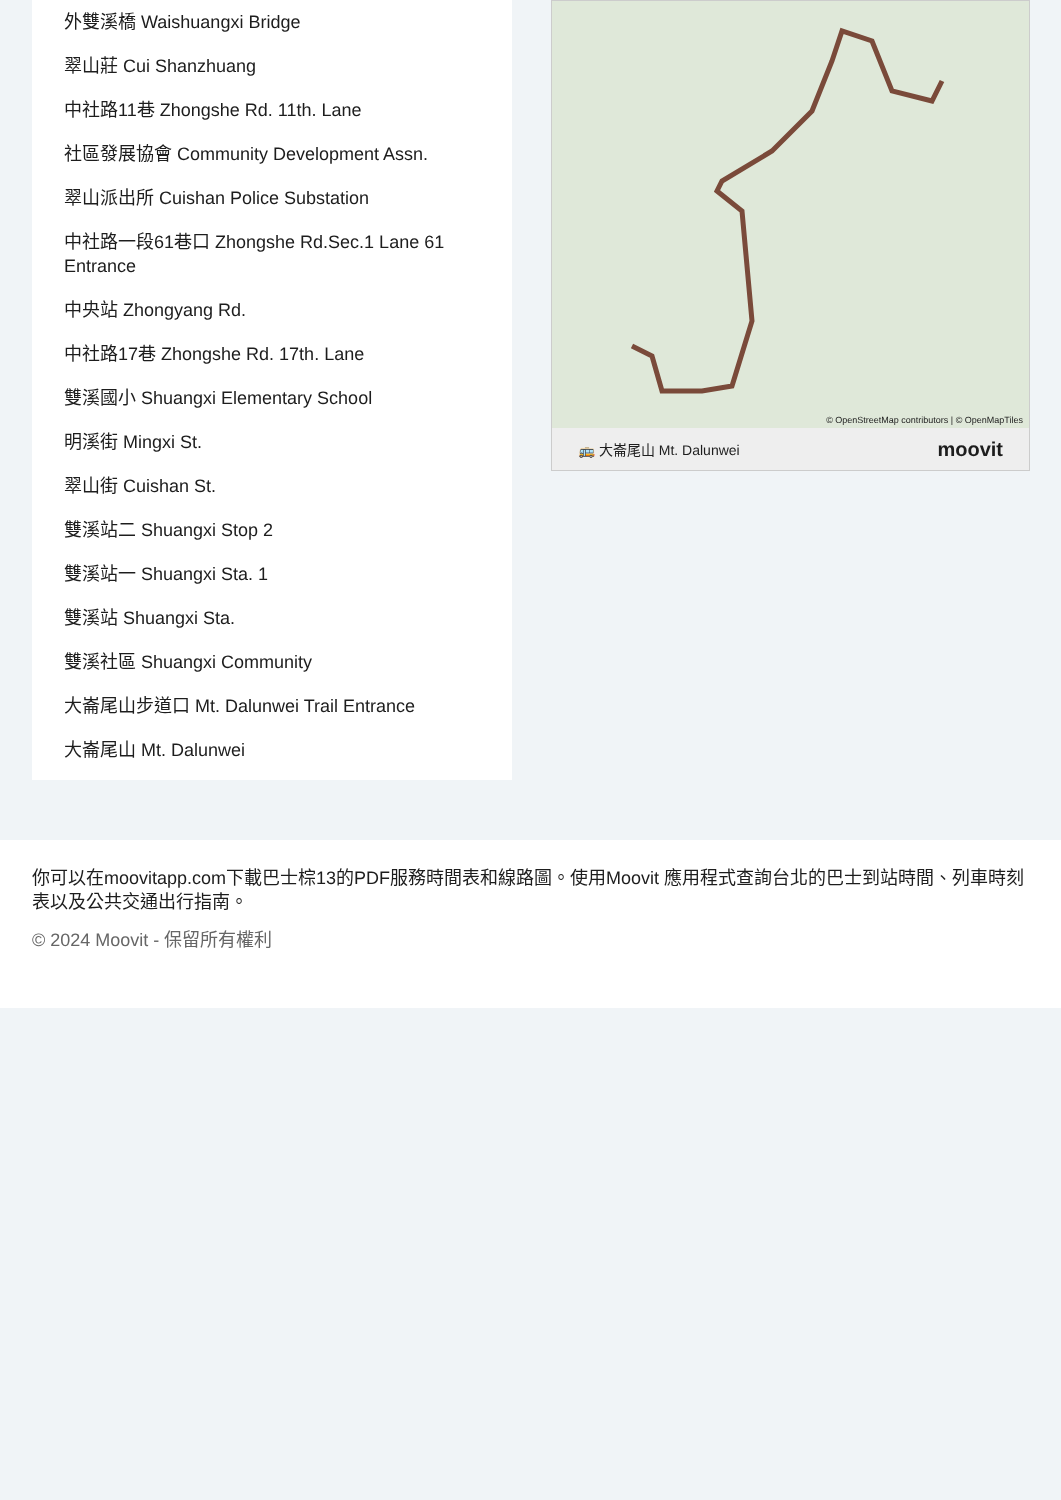外雙溪橋 Waishuangxi Bridge
翠山莊 Cui Shanzhuang
中社路11巷 Zhongshe Rd. 11th. Lane
社區發展協會 Community Development Assn.
翠山派出所 Cuishan Police Substation
中社路一段61巷口 Zhongshe Rd.Sec.1 Lane 61 Entrance
中央站 Zhongyang Rd.
中社路17巷 Zhongshe Rd. 17th. Lane
雙溪國小 Shuangxi Elementary School
明溪街 Mingxi St.
翠山街 Cuishan St.
雙溪站二 Shuangxi Stop 2
雙溪站一 Shuangxi Sta. 1
雙溪站 Shuangxi Sta.
雙溪社區 Shuangxi Community
大崙尾山步道口 Mt. Dalunwei Trail Entrance
大崙尾山 Mt. Dalunwei
© OpenStreetMap contributors | © OpenMapTiles
🚌 大崙尾山 Mt. Dalunwei moovit
你可以在moovitapp.com下載巴士棕13的PDF服務時間表和線路圖。使用Moovit 應用程式查詢台北的巴士到站時間、列車時刻表以及公共交通出行指南。
© 2024 Moovit - 保留所有權利